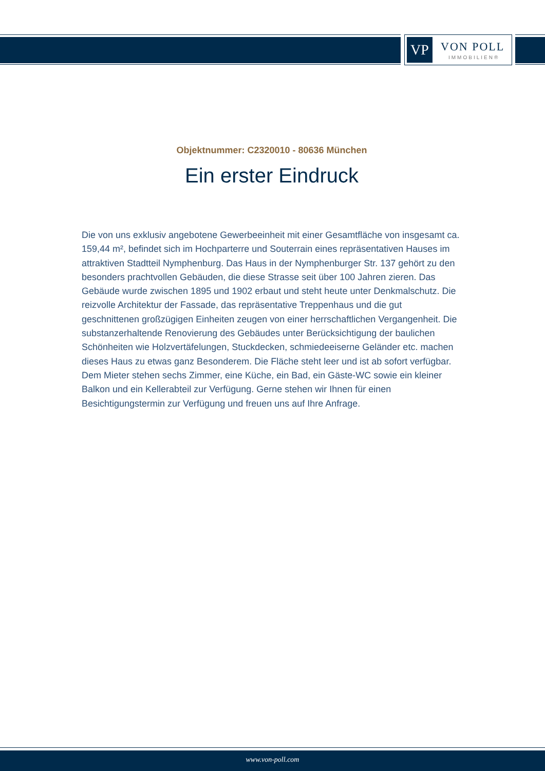VP VON POLL
IMMOBILIEN®
Objektnummer: C2320010 - 80636 München
Ein erster Eindruck
Die von uns exklusiv angebotene Gewerbeeinheit mit einer Gesamtfläche von insgesamt ca. 159,44 m², befindet sich im Hochparterre und Souterrain eines repräsentativen Hauses im attraktiven Stadtteil Nymphenburg. Das Haus in der Nymphenburger Str. 137 gehört zu den besonders prachtvollen Gebäuden, die diese Strasse seit über 100 Jahren zieren. Das Gebäude wurde zwischen 1895 und 1902 erbaut und steht heute unter Denkmalschutz. Die reizvolle Architektur der Fassade, das repräsentative Treppenhaus und die gut geschnittenen großzügigen Einheiten zeugen von einer herrschaftlichen Vergangenheit. Die substanzerhaltende Renovierung des Gebäudes unter Berücksichtigung der baulichen Schönheiten wie Holzvertäfelungen, Stuckdecken, schmiedeeiserne Geländer etc. machen dieses Haus zu etwas ganz Besonderem. Die Fläche steht leer und ist ab sofort verfügbar. Dem Mieter stehen sechs Zimmer, eine Küche, ein Bad, ein Gäste-WC sowie ein kleiner Balkon und ein Kellerabteil zur Verfügung. Gerne stehen wir Ihnen für einen Besichtigungstermin zur Verfügung und freuen uns auf Ihre Anfrage.
www.von-poll.com